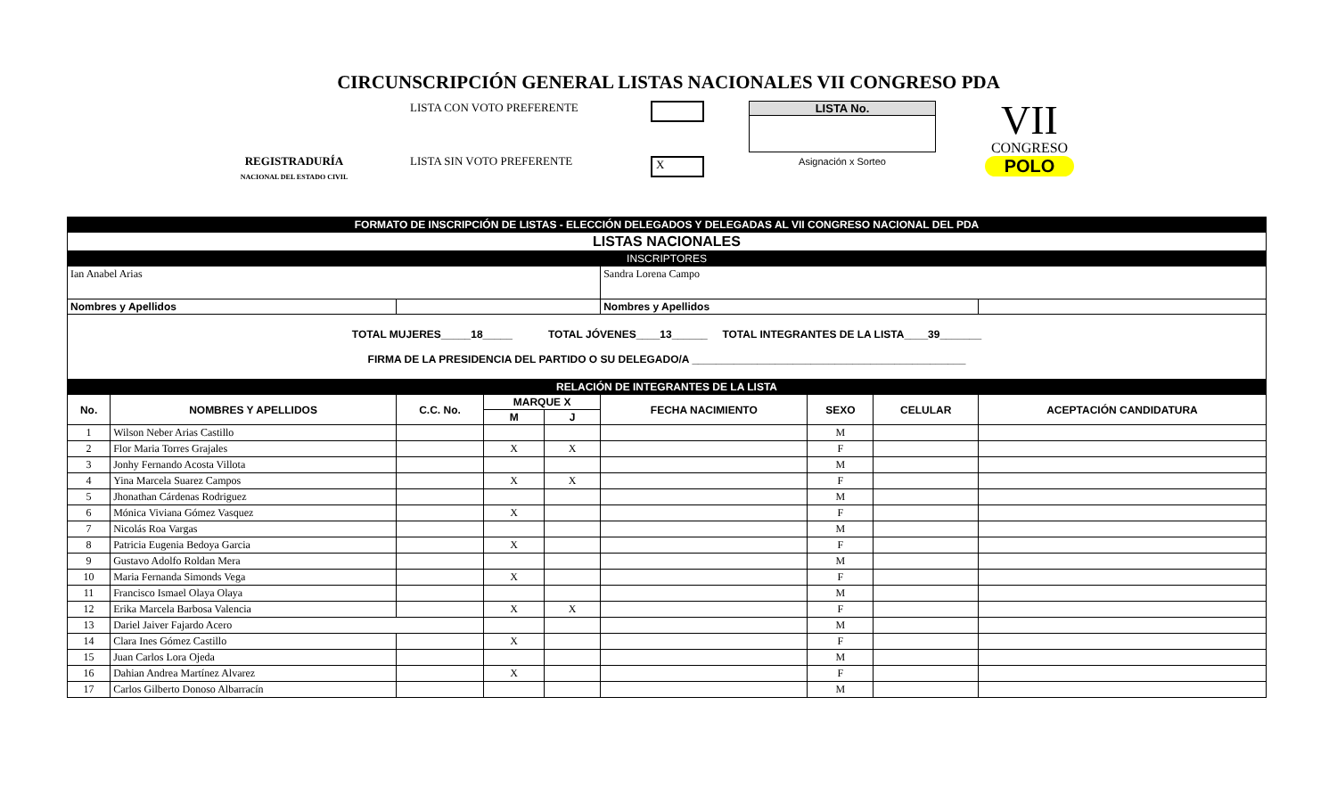CIRCUNSCRIPCIÓN GENERAL LISTAS NACIONALES VII CONGRESO PDA
REGISTRADURÍA
NACIONAL DEL ESTADO CIVIL
LISTA CON VOTO PREFERENTE
LISTA SIN VOTO PREFERENTE
X
LISTA No.
Asignación x Sorteo
VII
CONGRESO
POLO
| FORMATO DE INSCRIPCIÓN DE LISTAS - ELECCIÓN DELEGADOS Y DELEGADAS AL VII CONGRESO NACIONAL DEL PDA | | | | | | | | |
| LISTAS NACIONALES | | | | | | | | |
| INSCRIPTORES | | | | | | | | |
| Ian Anabel Arias | | | | | Sandra Lorena Campo | | | |
| Nombres y Apellidos | | | | | Nombres y Apellidos | | | |
| TOTAL MUJERES_____18_____ TOTAL JÓVENES____13______ TOTAL INTEGRANTES DE LA LISTA____39_______ FIRMA DE LA PRESIDENCIA DEL PARTIDO O SU DELEGADO/A ______________________________________________ | | | | | | | | |
| RELACIÓN DE INTEGRANTES DE LA LISTA | | | | | | | | |
| No. | NOMBRES Y APELLIDOS | C.C. No. | MARQUE X | | FECHA NACIMIENTO | SEXO | CELULAR | ACEPTACIÓN CANDIDATURA |
| | | | M | J | | | | |
| 1 | Wilson Neber Arias Castillo | | | | | M | | |
| 2 | Flor Maria Torres Grajales | | X | X | | F | | |
| 3 | Jonhy Fernando Acosta Villota | | | | | M | | |
| 4 | Yina Marcela Suarez Campos | | X | X | | F | | |
| 5 | Jhonathan Cárdenas Rodriguez | | | | | M | | |
| 6 | Mónica Viviana Gómez Vasquez | | X | | | F | | |
| 7 | Nicolás Roa Vargas | | | | | M | | |
| 8 | Patricia Eugenia Bedoya Garcia | | X | | | F | | |
| 9 | Gustavo Adolfo Roldan Mera | | | | | M | | |
| 10 | Maria Fernanda Simonds Vega | | X | | | F | | |
| 11 | Francisco Ismael Olaya Olaya | | | | | M | | |
| 12 | Erika Marcela Barbosa Valencia | | X | X | | F | | |
| 13 | Dariel Jaiver Fajardo Acero | | | | | M | | |
| 14 | Clara Ines Gómez Castillo | | X | | | F | | |
| 15 | Juan Carlos Lora Ojeda | | | | | M | | |
| 16 | Dahian Andrea Martínez Alvarez | | X | | | F | | |
| 17 | Carlos Gilberto Donoso Albarracín | | | | | M | | |